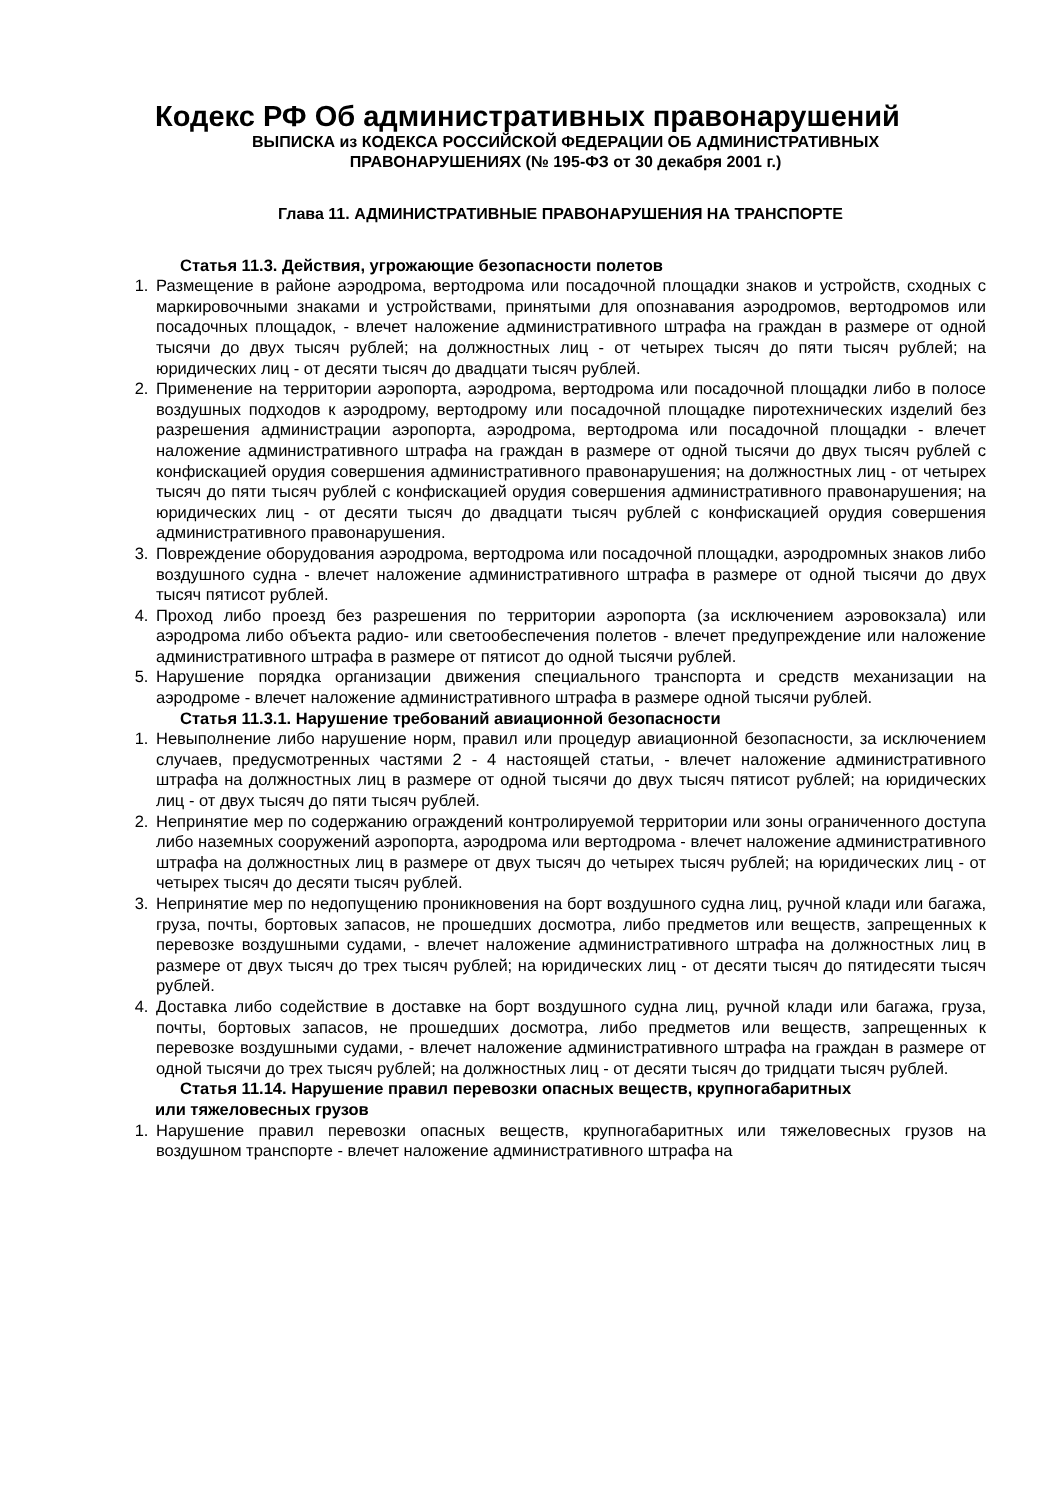Кодекс РФ Об административных правонарушений
ВЫПИСКА из КОДЕКСА РОССИЙСКОЙ ФЕДЕРАЦИИ ОБ АДМИНИСТРАТИВНЫХ
ПРАВОНАРУШЕНИЯХ (№ 195-ФЗ от 30 декабря 2001 г.)
Глава 11. АДМИНИСТРАТИВНЫЕ ПРАВОНАРУШЕНИЯ НА ТРАНСПОРТЕ
Статья 11.3. Действия, угрожающие безопасности полетов
1. Размещение в районе аэродрома, вертодрома или посадочной площадки знаков и устройств, сходных с маркировочными знаками и устройствами, принятыми для опознавания аэродромов, вертодромов или посадочных площадок, - влечет наложение административного штрафа на граждан в размере от одной тысячи до двух тысяч рублей; на должностных лиц - от четырех тысяч до пяти тысяч рублей; на юридических лиц - от десяти тысяч до двадцати тысяч рублей.
2. Применение на территории аэропорта, аэродрома, вертодрома или посадочной площадки либо в полосе воздушных подходов к аэродрому, вертодрому или посадочной площадке пиротехнических изделий без разрешения администрации аэропорта, аэродрома, вертодрома или посадочной площадки - влечет наложение административного штрафа на граждан в размере от одной тысячи до двух тысяч рублей с конфискацией орудия совершения административного правонарушения; на должностных лиц - от четырех тысяч до пяти тысяч рублей с конфискацией орудия совершения административного правонарушения; на юридических лиц - от десяти тысяч до двадцати тысяч рублей с конфискацией орудия совершения административного правонарушения.
3. Повреждение оборудования аэродрома, вертодрома или посадочной площадки, аэродромных знаков либо воздушного судна - влечет наложение административного штрафа в размере от одной тысячи до двух тысяч пятисот рублей.
4. Проход либо проезд без разрешения по территории аэропорта (за исключением аэровокзала) или аэродрома либо объекта радио- или светообеспечения полетов - влечет предупреждение или наложение административного штрафа в размере от пятисот до одной тысячи рублей.
5. Нарушение порядка организации движения специального транспорта и средств механизации на аэродроме - влечет наложение административного штрафа в размере одной тысячи рублей.
Статья 11.3.1. Нарушение требований авиационной безопасности
1. Невыполнение либо нарушение норм, правил или процедур авиационной безопасности, за исключением случаев, предусмотренных частями 2 - 4 настоящей статьи, - влечет наложение административного штрафа на должностных лиц в размере от одной тысячи до двух тысяч пятисот рублей; на юридических лиц - от двух тысяч до пяти тысяч рублей.
2. Непринятие мер по содержанию ограждений контролируемой территории или зоны ограниченного доступа либо наземных сооружений аэропорта, аэродрома или вертодрома - влечет наложение административного штрафа на должностных лиц в размере от двух тысяч до четырех тысяч рублей; на юридических лиц - от четырех тысяч до десяти тысяч рублей.
3. Непринятие мер по недопущению проникновения на борт воздушного судна лиц, ручной клади или багажа, груза, почты, бортовых запасов, не прошедших досмотра, либо предметов или веществ, запрещенных к перевозке воздушными судами, - влечет наложение административного штрафа на должностных лиц в размере от двух тысяч до трех тысяч рублей; на юридических лиц - от десяти тысяч до пятидесяти тысяч рублей.
4. Доставка либо содействие в доставке на борт воздушного судна лиц, ручной клади или багажа, груза, почты, бортовых запасов, не прошедших досмотра, либо предметов или веществ, запрещенных к перевозке воздушными судами, - влечет наложение административного штрафа на граждан в размере от одной тысячи до трех тысяч рублей; на должностных лиц - от десяти тысяч до тридцати тысяч рублей.
Статья 11.14. Нарушение правил перевозки опасных веществ, крупногабаритных
или тяжеловесных грузов
1. Нарушение правил перевозки опасных веществ, крупногабаритных или тяжеловесных грузов на воздушном транспорте - влечет наложение административного штрафа на